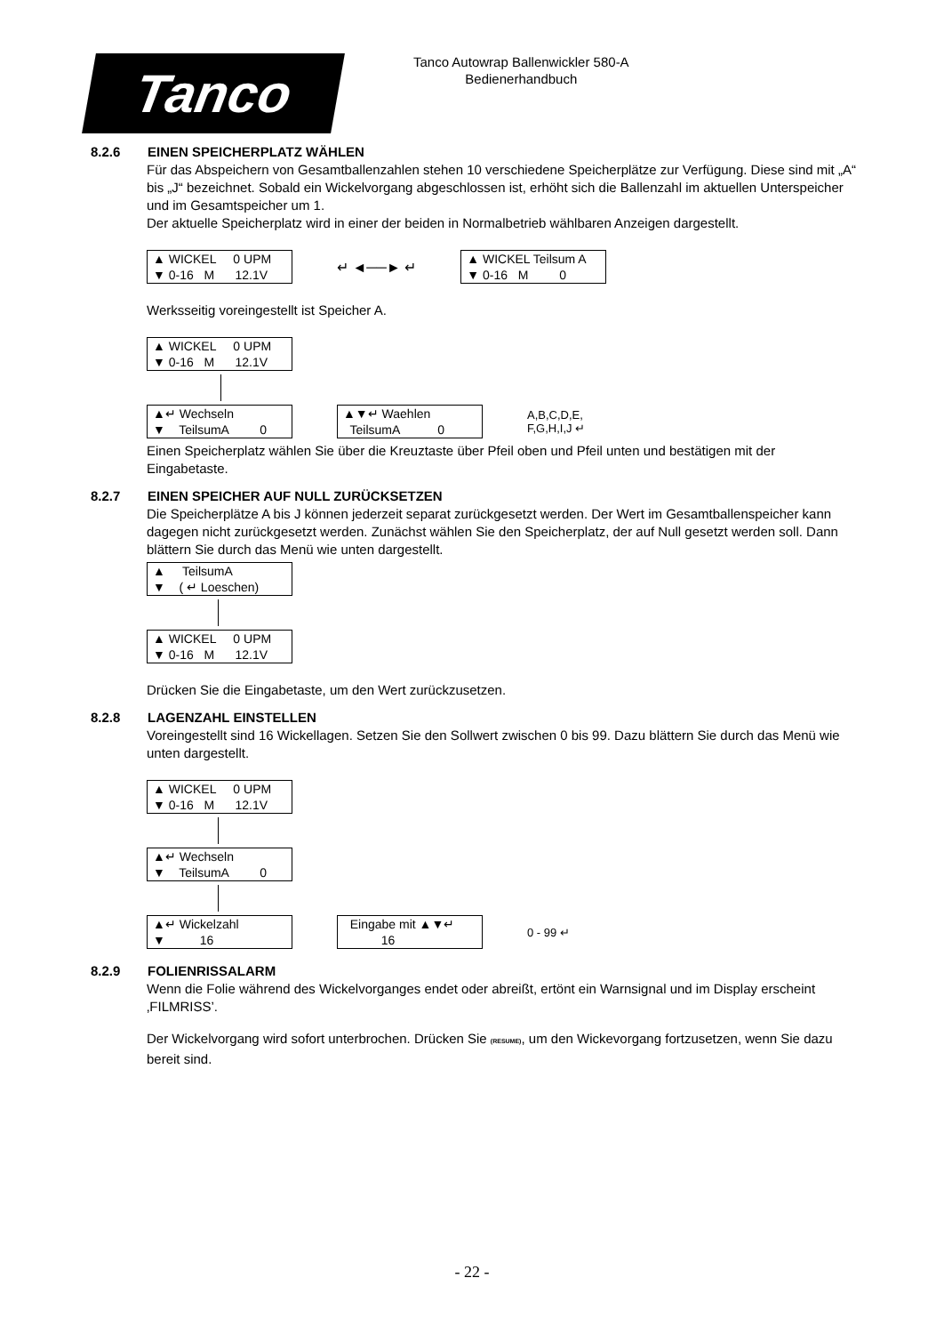Tanco
Tanco Autowrap Ballenwickler 580-A
Bedienerhandbuch
8.2.6 EINEN SPEICHERPLATZ WÄHLEN
Für das Abspeichern von Gesamtballenzahlen stehen 10 verschiedene Speicherplätze zur Verfügung. Diese sind mit „A“ bis „J“ bezeichnet. Sobald ein Wickelvorgang abgeschlossen ist, erhöht sich die Ballenzahl im aktuellen Unterspeicher und im Gesamtspeicher um 1.
Der aktuelle Speicherplatz wird in einer der beiden in Normalbetrieb wählbaren Anzeigen dargestellt.
▲ WICKEL 0 UPM ▼ 0-16 M 12.1V
↵ ◄──► ↵
▲ WICKEL Teilsum A ▼ 0-16 M 0
Werksseitig voreingestellt ist Speicher A.
▲ WICKEL 0 UPM ▼ 0-16 M 12.1V
▲↵ Wechseln ▼ TeilsumA 0
▲▼↵ Waehlen TeilsumA 0
A,B,C,D,E,
F,G,H,I,J ↵
Einen Speicherplatz wählen Sie über die Kreuztaste über Pfeil oben und Pfeil unten und bestätigen mit der Eingabetaste.
8.2.7 EINEN SPEICHER AUF NULL ZURÜCKSETZEN
Die Speicherplätze A bis J können jederzeit separat zurückgesetzt werden. Der Wert im Gesamtballenspeicher kann dagegen nicht zurückgesetzt werden. Zunächst wählen Sie den Speicherplatz, der auf Null gesetzt werden soll. Dann blättern Sie durch das Menü wie unten dargestellt.
▲ TeilsumA ▼ ( ↵ Loeschen)
▲ WICKEL 0 UPM ▼ 0-16 M 12.1V
Drücken Sie die Eingabetaste, um den Wert zurückzusetzen.
8.2.8 LAGENZAHL EINSTELLEN
Voreingestellt sind 16 Wickellagen. Setzen Sie den Sollwert zwischen 0 bis 99. Dazu blättern Sie durch das Menü wie unten dargestellt.
▲ WICKEL 0 UPM ▼ 0-16 M 12.1V
▲↵ Wechseln ▼ TeilsumA 0
▲↵ Wickelzahl ▼ 16
Eingabe mit ▲▼↵ 16
0 - 99 ↵
8.2.9 FOLIENRISSALARM
Wenn die Folie während des Wickelvorganges endet oder abreißt, ertönt ein Warnsignal und im Display erscheint ‚FILMRISS’.
Der Wickelvorgang wird sofort unterbrochen. Drücken Sie (RESUME), um den Wickevorgang fortzusetzen, wenn Sie dazu bereit sind.
- 22 -